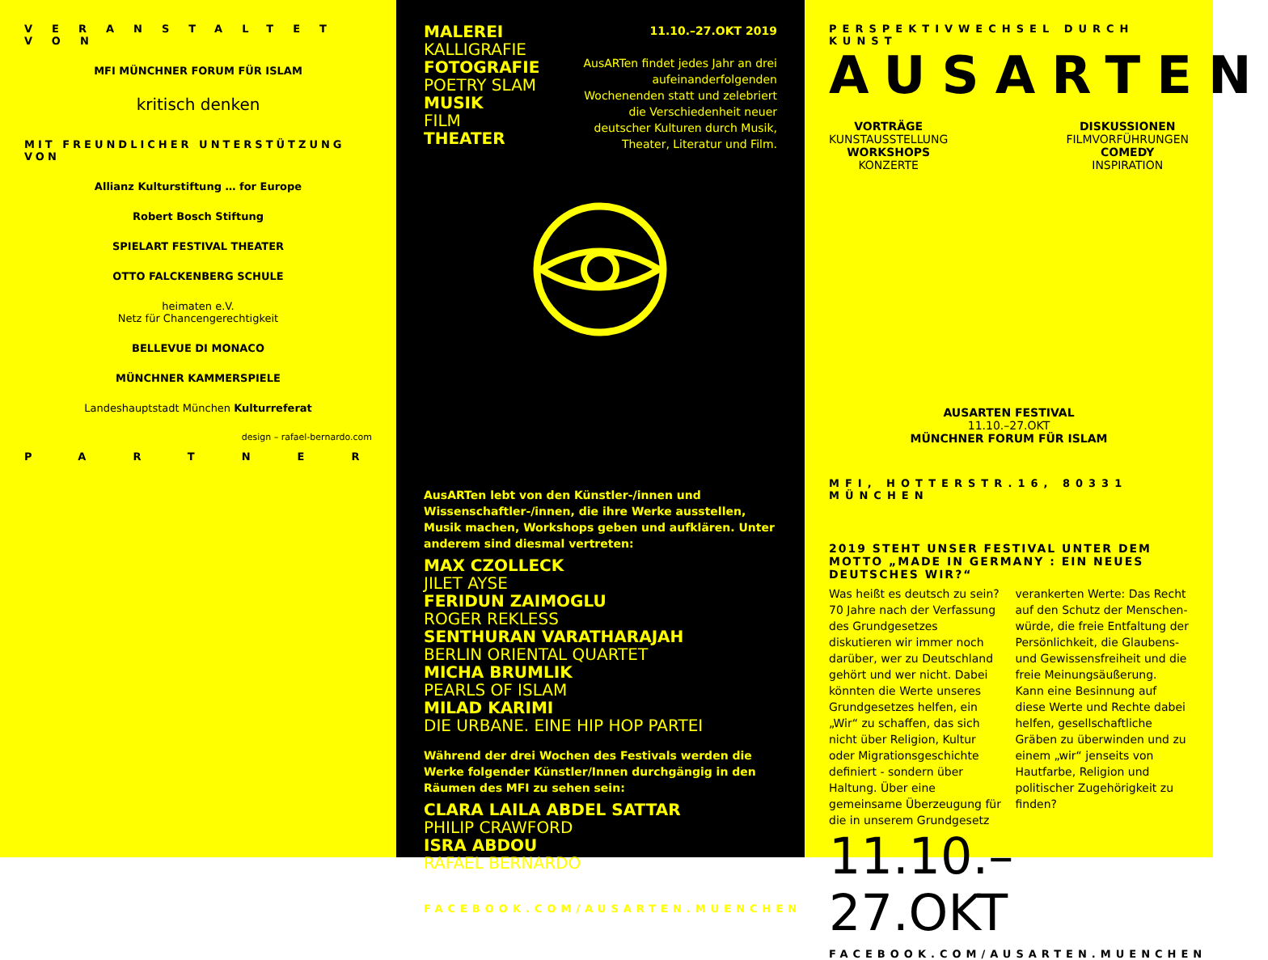VERANSTALTET VON
MFI MÜNCHNER FORUM FÜR ISLAM
kritisch denken
MIT FREUNDLICHER UNTERSTÜTZUNG VON
Allianz Kulturstiftung … for Europe
Robert Bosch Stiftung
SPIELART FESTIVAL THEATER
OTTO FALCKENBERG SCHULE
heimaten e.V.
Netz für Chancengerechtigkeit
BELLEVUE DI MONACO
MÜNCHNER KAMMERSPIELE
Landeshauptstadt München Kulturreferat
design – rafael-bernardo.com
PARTNER
MALEREI
KALLIGRAFIE
FOTOGRAFIE
POETRY SLAM
MUSIK
FILM
THEATER
11.10.–27.OKT 2019
AusARTen findet jedes Jahr an drei aufeinanderfolgenden Wochenenden statt und zelebriert die Verschiedenheit neuer deutscher Kulturen durch Musik, Theater, Literatur und Film.
AusARTen lebt von den Künstler-/innen und Wissenschaft­ler-/innen, die ihre Werke ausstellen, Musik machen, Workshops geben und aufklären. Unter anderem sind diesmal vertreten:
MAX CZOLLECK
JILET AYSE
FERIDUN ZAIMOGLU
ROGER REKLESS
SENTHURAN VARATHARAJAH
BERLIN ORIENTAL QUARTET
MICHA BRUMLIK
PEARLS OF ISLAM
MILAD KARIMI
DIE URBANE. EINE HIP HOP PARTEI
Während der drei Wochen des Festivals werden die Werke folgender Künstler/Innen durchgängig in den Räumen des MFI zu sehen sein:
CLARA LAILA ABDEL SATTAR
PHILIP CRAWFORD
ISRA ABDOU
RAFAEL BERNARDO
FACEBOOK.COM/AUSARTEN.MUENCHEN
PERSPEKTIVWECHSEL DURCH KUNST
AUSARTEN
VORTRÄGE
KUNSTAUSSTELLUNG
WORKSHOPS
KONZERTE
DISKUSSIONEN
FILMVORFÜHRUNGEN
COMEDY
INSPIRATION
AUSARTEN FESTIVAL
11.10.–27.OKT
MÜNCHNER FORUM FÜR ISLAM
MFI, HOTTERSTR.16, 80331 MÜNCHEN
2019 STEHT UNSER FESTIVAL UNTER DEM MOTTO „MADE IN GERMANY : EIN NEUES DEUTSCHES WIR?“
Was heißt es deutsch zu sein? 70 Jahre nach der Verfassung des Grundgesetzes diskutieren wir immer noch darüber, wer zu Deutschland gehört und wer nicht. Dabei könnten die Werte unseres Grundgesetzes helfen, ein „Wir“ zu schaffen, das sich nicht über Religion, Kultur oder Migrationsgeschichte definiert - sondern über Haltung. Über eine gemeinsame Überzeugung für die in unserem Grundgesetz verankerten Werte: Das Recht auf den Schutz der Menschen­würde, die freie Entfaltung der Persönlichkeit, die Glaubens- und Gewissensfreiheit und die freie Meinungsäußerung. Kann eine Besinnung auf diese Werte und Rechte dabei helfen, gesellschaftliche Gräben zu überwinden und zu einem „wir“ jenseits von Hautfarbe, Religion und politischer Zugehörigkeit zu finden?
11.10.–27.OKT
FACEBOOK.COM/AUSARTEN.MUENCHEN